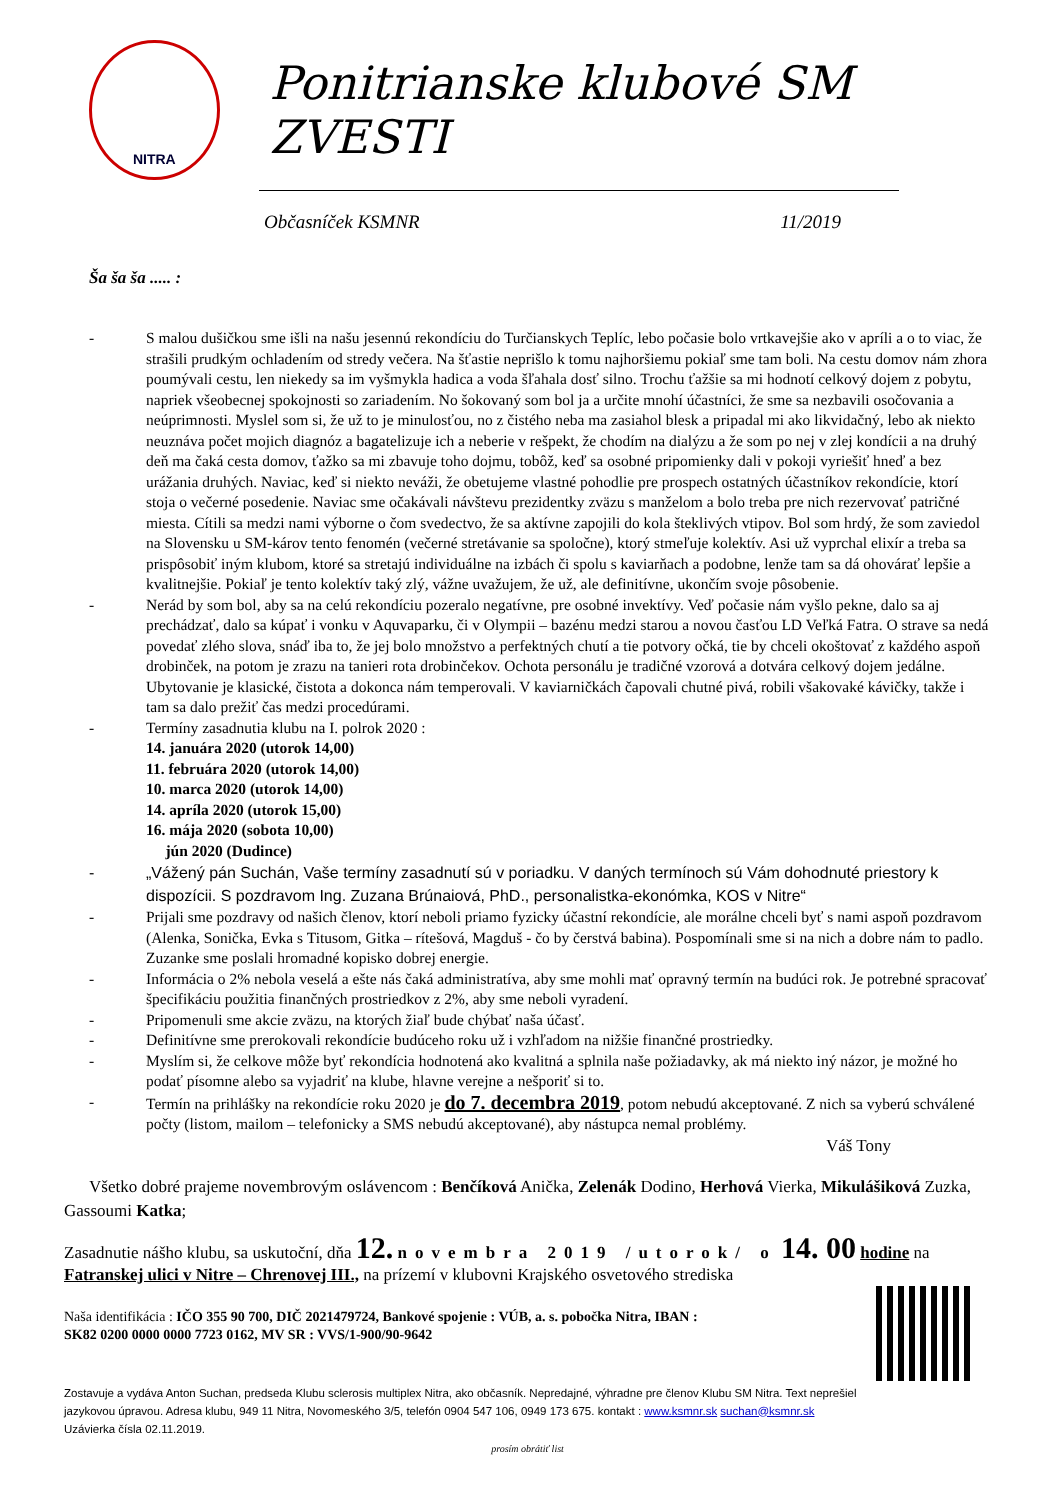NITRA
Ponitrianske klubové SM ZVESTI
Občasníček KSMNR 11/2019
Ša ša ša ..... :
- S malou dušičkou sme išli na našu jesennú rekondíciu do Turčianskych Teplíc, lebo počasie bolo vrtkavejšie ako v apríli a o to viac, že strašili prudkým ochladením od stredy večera. Na šťastie neprišlo k tomu najhoršiemu pokiaľ sme tam boli. Na cestu domov nám zhora poumývali cestu, len niekedy sa im vyšmykla hadica a voda šľahala dosť silno. Trochu ťažšie sa mi hodnotí celkový dojem z pobytu, napriek všeobecnej spokojnosti so zariadením. No šokovaný som bol ja a určite mnohí účastníci, že sme sa nezbavili osočovania a neúprimnosti. Myslel som si, že už to je minulosťou, no z čistého neba ma zasiahol blesk a pripadal mi ako likvidačný, lebo ak niekto neuznáva počet mojich diagnóz a bagatelizuje ich a neberie v rešpekt, že chodím na dialýzu a že som po nej v zlej kondícii a na druhý deň ma čaká cesta domov, ťažko sa mi zbavuje toho dojmu, tobôž, keď sa osobné pripomienky dali v pokoji vyriešiť hneď a bez urážania druhých. Naviac, keď si niekto neváži, že obetujeme vlastné pohodlie pre prospech ostatných účastníkov rekondície, ktorí stoja o večerné posedenie. Naviac sme očakávali návštevu prezidentky zväzu s manželom a bolo treba pre nich rezervovať patričné miesta. Cítili sa medzi nami výborne o čom svedectvo, že sa aktívne zapojili do kola šteklivých vtipov. Bol som hrdý, že som zaviedol na Slovensku u SM-károv tento fenomén (večerné stretávanie sa spoločne), ktorý stmeľuje kolektív. Asi už vyprchal elixír a treba sa prispôsobiť iným klubom, ktoré sa stretajú individuálne na izbách či spolu s kaviarňach a podobne, lenže tam sa dá ohovárať lepšie a kvalitnejšie. Pokiaľ je tento kolektív taký zlý, vážne uvažujem, že už, ale definitívne, ukončím svoje pôsobenie.
- Nerád by som bol, aby sa na celú rekondíciu pozeralo negatívne, pre osobné invektívy. Veď počasie nám vyšlo pekne, dalo sa aj prechádzať, dalo sa kúpať i vonku v Aquvaparku, či v Olympii – bazénu medzi starou a novou časťou LD Veľká Fatra. O strave sa nedá povedať zlého slova, snáď iba to, že jej bolo množstvo a perfektných chutí a tie potvory očká, tie by chceli okoštovať z každého aspoň drobinček, na potom je zrazu na tanieri rota drobinčekov. Ochota personálu je tradičné vzorová a dotvára celkový dojem jedálne. Ubytovanie je klasické, čistota a dokonca nám temperovali. V kaviarničkách čapovali chutné pivá, robili všakovaké kávičky, takže i tam sa dalo prežiť čas medzi procedúrami.
- Termíny zasadnutia klubu na I. polrok 2020 :
14. januára 2020 (utorok 14,00)
11. februára 2020 (utorok 14,00)
10. marca 2020 (utorok 14,00)
14. apríla 2020 (utorok 15,00)
16. mája 2020 (sobota 10,00)
jún 2020 (Dudince)
- „Vážený pán Suchán, Vaše termíny zasadnutí sú v poriadku. V daných termínoch sú Vám dohodnuté priestory k dispozícii. S pozdravom Ing. Zuzana Brúnaiová, PhD., personalistka-ekonómka, KOS v Nitre“
- Prijali sme pozdravy od našich členov, ktorí neboli priamo fyzicky účastní rekondície, ale morálne chceli byť s nami aspoň pozdravom (Alenka, Sonička, Evka s Titusom, Gitka – rítešová, Magduš - čo by čerstvá babina). Pospomínali sme si na nich a dobre nám to padlo. Zuzanke sme poslali hromadné kopisko dobrej energie.
- Informácia o 2% nebola veselá a ešte nás čaká administratíva, aby sme mohli mať opravný termín na budúci rok. Je potrebné spracovať špecifikáciu použitia finančných prostriedkov z 2%, aby sme neboli vyradení.
- Pripomenuli sme akcie zväzu, na ktorých žiaľ bude chýbať naša účasť.
- Definitívne sme prerokovali rekondície budúceho roku už i vzhľadom na nižšie finančné prostriedky.
- Myslím si, že celkove môže byť rekondícia hodnotená ako kvalitná a splnila naše požiadavky, ak má niekto iný názor, je možné ho podať písomne alebo sa vyjadriť na klube, hlavne verejne a nešporiť si to.
- Termín na prihlášky na rekondície roku 2020 je do 7. decembra 2019, potom nebudú akceptované. Z nich sa vyberú schválené počty (listom, mailom – telefonicky a SMS nebudú akceptované), aby nástupca nemal problémy.
Váš Tony
Všetko dobré prajeme novembrovým oslávencom : Benčíková Anička, Zelenák Dodino, Herhová Vierka, Mikulášiková Zuzka, Gassoumi Katka;
Zasadnutie nášho klubu, sa uskutoční, dňa 12. novembra 2019 /utorok/ o 14. 00 hodine na
Fatranskej ulici v Nitre – Chrenovej III., na prízemí v klubovni Krajského osvetového strediska
Naša identifikácia : IČO 355 90 700, DIČ 2021479724, Bankové spojenie : VÚB, a. s. pobočka Nitra, IBAN :
SK82 0200 0000 0000 7723 0162, MV SR : VVS/1-900/90-9642
Zostavuje a vydáva Anton Suchan, predseda Klubu sclerosis multiplex Nitra, ako občasník. Nepredajné, výhradne pre členov Klubu SM Nitra. Text neprešiel jazykovou úpravou. Adresa klubu, 949 11 Nitra, Novomeského 3/5, telefón 0904 547 106, 0949 173 675. kontakt : www.ksmnr.sk suchan@ksmnr.sk Uzávierka čísla 02.11.2019.
prosím obrátiť list